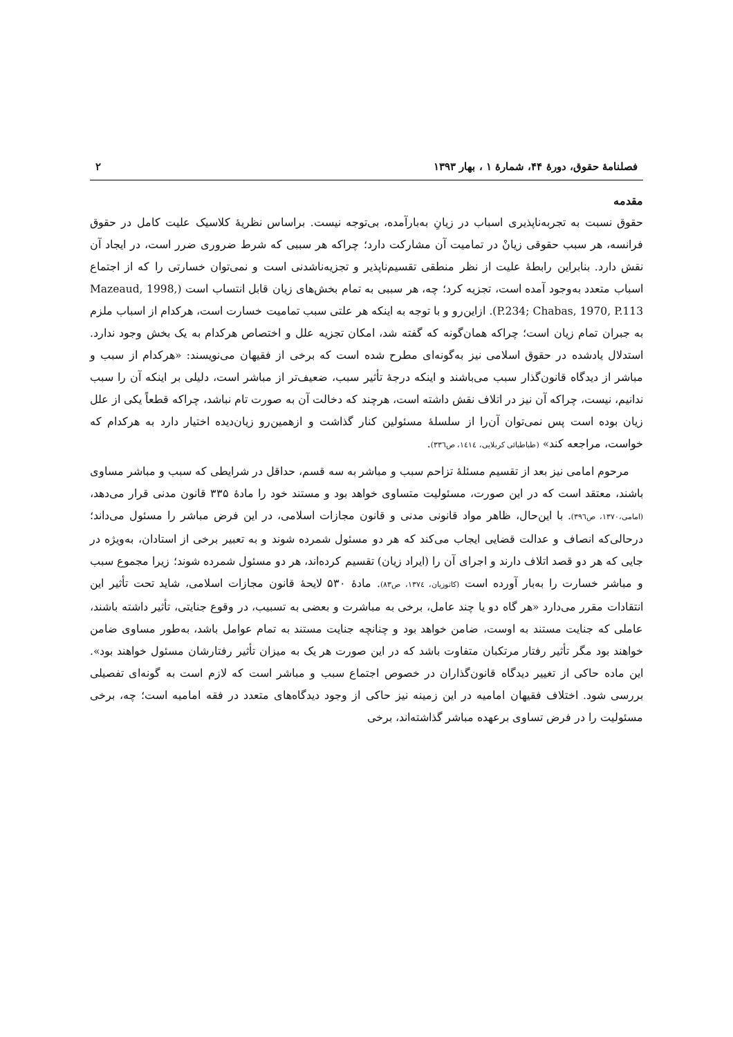فصلنامهٔ حقوق، دورهٔ ۴۴، شمارهٔ ۱ ، بهار ۱۳۹۳ ۲
مقدمه
حقوق نسبت به تجربه‌ناپذیری اسباب در زیانِ به‌بارآمده، بی‌توجه نیست. براساس نظریهٔ کلاسیک علیت کامل در حقوق فرانسه، هر سبب حقوقی زیانْ در تمامیت آن مشارکت دارد؛ چراکه هر سببی که شرط ضروری ضرر است، در ایجاد آن نقش دارد. بنابراین رابطهٔ علیت از نظر منطقی تقسیم‌ناپذیر و تجزیه‌ناشدنی است و نمی‌توان خسارتی را که از اجتماع اسباب متعدد به‌وجود آمده است، تجزیه کرد؛ چه، هر سببی به تمام بخش‌های زیان قابل انتساب است (Mazeaud, 1998, P.234; Chabas, 1970, P.113). ازاین‌رو و با توجه به اینکه هر علتی سبب تمامیت خسارت است، هرکدام از اسباب ملزم به جبران تمام زیان است؛ چراکه همان‌گونه که گفته شد، امکان تجزیه علل و اختصاص هرکدام به یک بخش وجود ندارد. استدلال یادشده در حقوق اسلامی نیز به‌گونه‌ای مطرح شده است که برخی از فقیهان می‌نویسند: «هرکدام از سبب و مباشر از دیدگاه قانون‌گذار سبب می‌باشند و اینکه درجهٔ تأثیر سبب، ضعیف‌تر از مباشر است، دلیلی بر اینکه آن را سبب ندانیم، نیست، چراکه آن نیز در اتلاف نقش داشته است، هرچند که دخالت آن به صورت تام نباشد، چراکه قطعاً یکی از علل زیان بوده است پس نمی‌توان آن‌را از سلسلهٔ مسئولین کنار گذاشت و ازهمین‌رو زیان‌دیده اختیار دارد به هرکدام که خواست، مراجعه کند» (طباطبائی کربلایی، ۱٤۱٤، ص۳۳٦).
مرحوم امامی نیز بعد از تقسیم مسئلهٔ تزاحم سبب و مباشر به سه قسم، حداقل در شرایطی که سبب و مباشر مساوی باشند، معتقد است که در این صورت، مسئولیت متساوی خواهد بود و مستند خود را مادهٔ ۳۳۵ قانون مدنی قرار می‌دهد، (امامی،۱۳۷۰، ص۳۹٦). با این‌حال، ظاهر مواد قانونی مدنی و قانون مجازات اسلامی، در این فرض مباشر را مسئول می‌داند؛ درحالی‌که انصاف و عدالت قضایی ایجاب می‌کند که هر دو مسئول شمرده شوند و به تعبیر برخی از استادان، به‌ویژه در جایی که هر دو قصد اتلاف دارند و اجرای آن را (ایراد زیان) تقسیم کرده‌اند، هر دو مسئول شمرده شوند؛ زیرا مجموع سبب و مباشر خسارت را به‌بار آورده است (کاتوزیان، ۱۳۷٤، ص۸۳). مادهٔ ۵۳۰ لایحهٔ قانون مجازات اسلامی، شاید تحت تأثیر این انتقادات مقرر می‌دارد «هر گاه دو یا چند عامل، برخی به مباشرت و بعضی به تسبیب، در وقوع جنایتی، تأثیر داشته باشند، عاملی که جنایت مستند به اوست، ضامن خواهد بود و چنانچه جنایت مستند به تمام عوامل باشد، به‌طور مساوی ضامن خواهند بود مگر تأثیر رفتار مرتکبان متفاوت باشد که در این صورت هر یک به میزان تأثیر رفتارشان مسئول خواهند بود». این ماده حاکی از تغییر دیدگاه قانون‌گذاران در خصوص اجتماع سبب و مباشر است که لازم است به گونه‌ای تفصیلی بررسی شود. اختلاف فقیهان امامیه در این زمینه نیز حاکی از وجود دیدگاه‌های متعدد در فقه امامیه است؛ چه، برخی مسئولیت را در فرض تساوی برعهده مباشر گذاشته‌اند، برخی